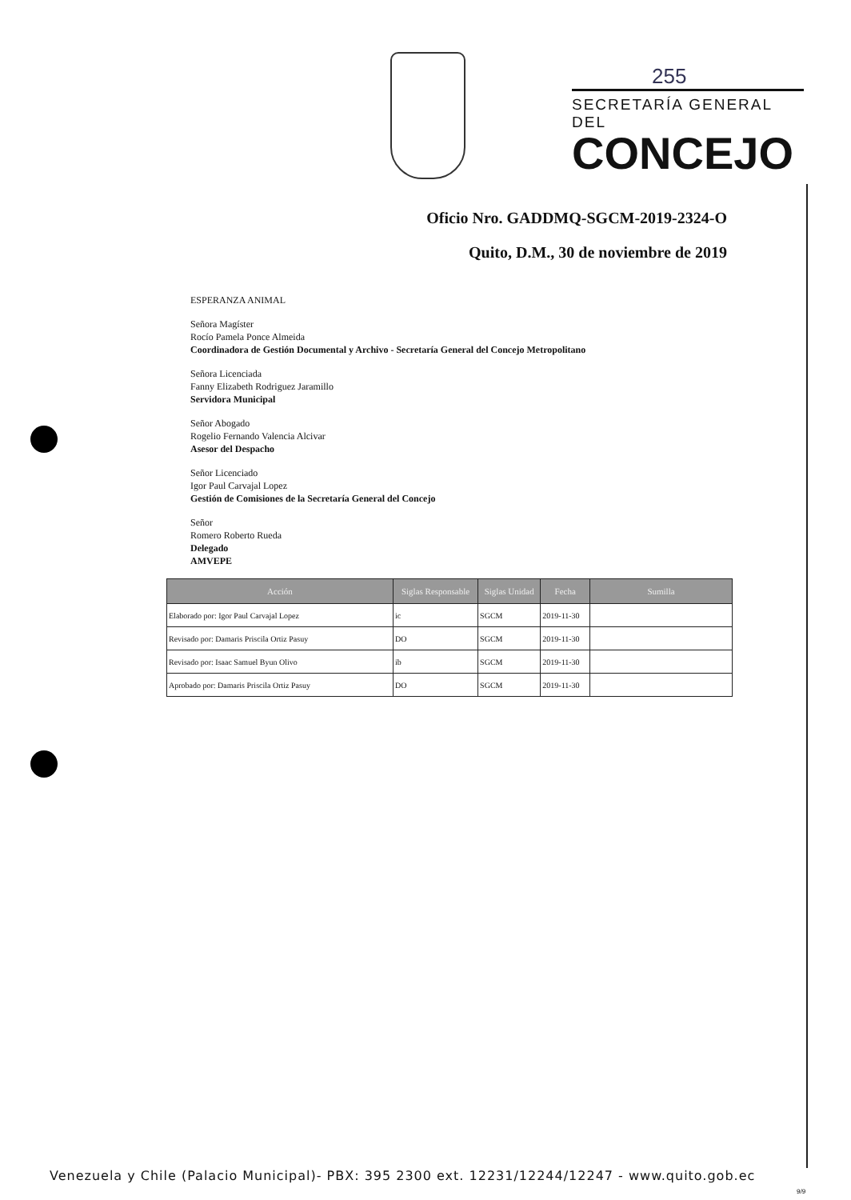255
SECRETARÍA GENERAL DEL
CONCEJO
Oficio Nro. GADDMQ-SGCM-2019-2324-O
Quito, D.M., 30 de noviembre de 2019
ESPERANZA ANIMAL
Señora Magíster
Rocío Pamela Ponce Almeida
Coordinadora de Gestión Documental y Archivo - Secretaría General del Concejo Metropolitano
Señora Licenciada
Fanny Elizabeth Rodriguez Jaramillo
Servidora Municipal
Señor Abogado
Rogelio Fernando Valencia Alcivar
Asesor del Despacho
Señor Licenciado
Igor Paul Carvajal Lopez
Gestión de Comisiones de la Secretaría General del Concejo
Señor
Romero Roberto Rueda
Delegado
AMVEPE
| Acción | Siglas Responsable | Siglas Unidad | Fecha | Sumilla |
| --- | --- | --- | --- | --- |
| Elaborado por: Igor Paul Carvajal Lopez | ic | SGCM | 2019-11-30 | |
| Revisado por: Damaris Priscila Ortiz Pasuy | DO | SGCM | 2019-11-30 | |
| Revisado por: Isaac Samuel Byun Olivo | ib | SGCM | 2019-11-30 | |
| Aprobado por: Damaris Priscila Ortiz Pasuy | DO | SGCM | 2019-11-30 | |
Venezuela y Chile (Palacio Municipal)- PBX: 395 2300 ext. 12231/12244/12247 - www.quito.gob.ec
9/9